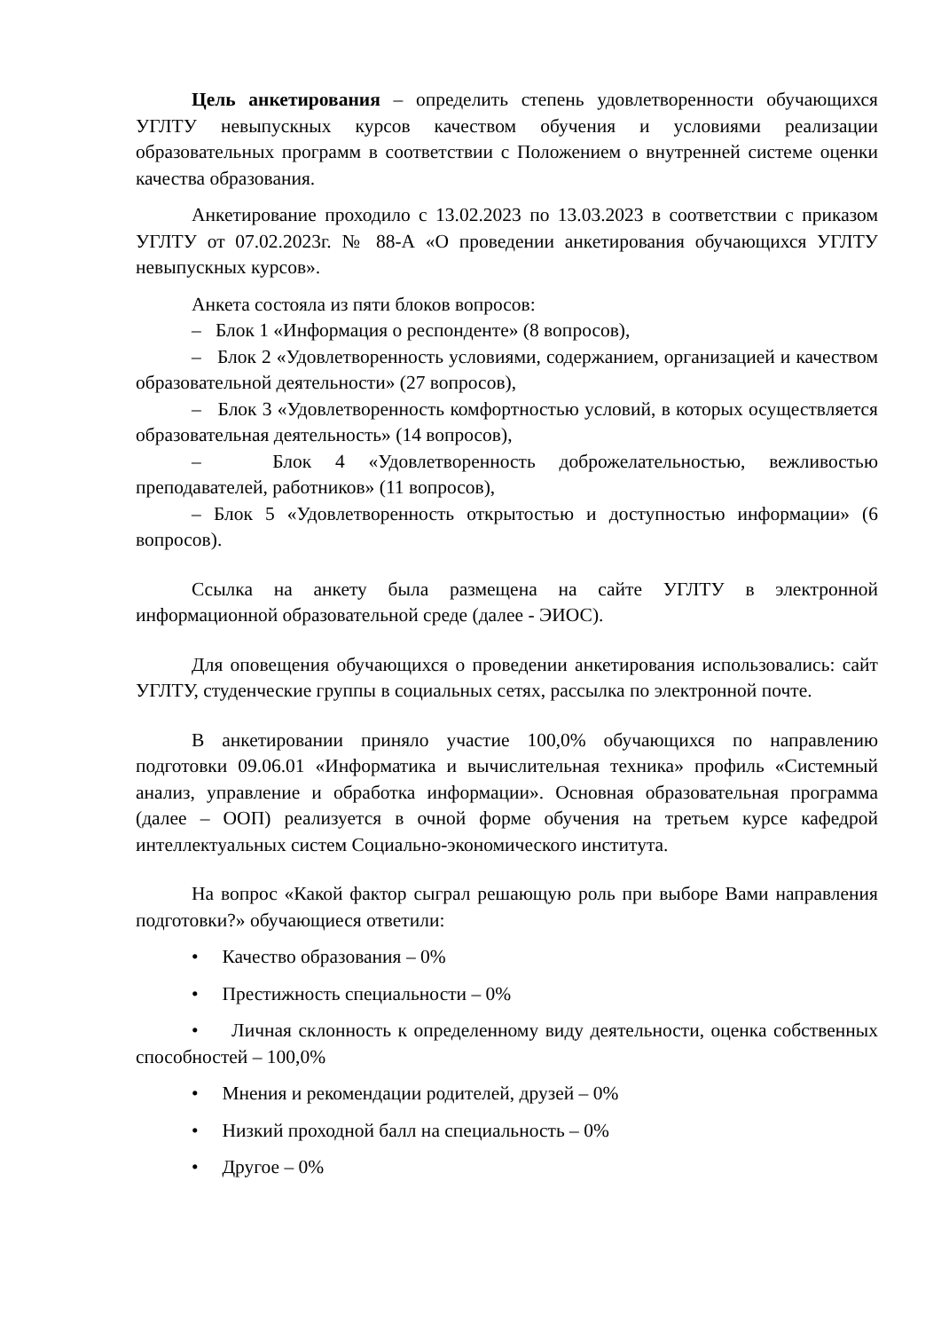Цель анкетирования – определить степень удовлетворенности обучающихся УГЛТУ невыпускных курсов качеством обучения и условиями реализации образовательных программ в соответствии с Положением о внутренней системе оценки качества образования.
Анкетирование проходило с 13.02.2023 по 13.03.2023 в соответствии с приказом УГЛТУ от 07.02.2023г. № 88-А «О проведении анкетирования обучающихся УГЛТУ невыпускных курсов».
Анкета состояла из пяти блоков вопросов:
– Блок 1 «Информация о респонденте» (8 вопросов),
– Блок 2 «Удовлетворенность условиями, содержанием, организацией и качеством образовательной деятельности» (27 вопросов),
– Блок 3 «Удовлетворенность комфортностью условий, в которых осуществляется образовательная деятельность» (14 вопросов),
– Блок 4 «Удовлетворенность доброжелательностью, вежливостью преподавателей, работников» (11 вопросов),
– Блок 5 «Удовлетворенность открытостью и доступностью информации» (6 вопросов).
Ссылка на анкету была размещена на сайте УГЛТУ в электронной информационной образовательной среде (далее - ЭИОС).
Для оповещения обучающихся о проведении анкетирования использовались: сайт УГЛТУ, студенческие группы в социальных сетях, рассылка по электронной почте.
В анкетировании приняло участие 100,0% обучающихся по направлению подготовки 09.06.01 «Информатика и вычислительная техника» профиль «Системный анализ, управление и обработка информации». Основная образовательная программа (далее – ООП) реализуется в очной форме обучения на третьем курсе кафедрой интеллектуальных систем Социально-экономического института.
На вопрос «Какой фактор сыграл решающую роль при выборе Вами направления подготовки?» обучающиеся ответили:
• Качество образования – 0%
• Престижность специальности – 0%
• Личная склонность к определенному виду деятельности, оценка собственных способностей – 100,0%
• Мнения и рекомендации родителей, друзей – 0%
• Низкий проходной балл на специальность – 0%
• Другое – 0%